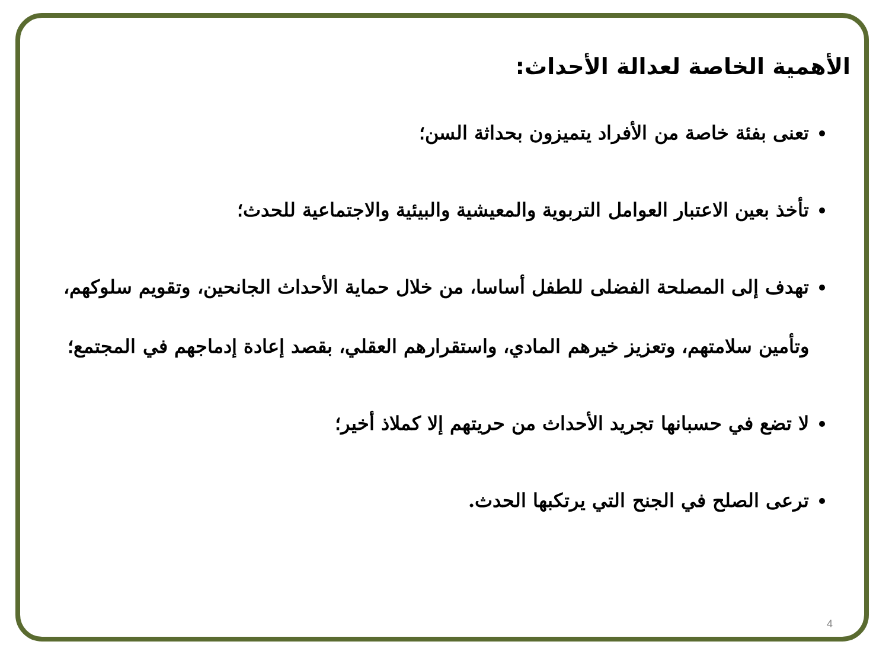الأهمية الخاصة لعدالة الأحداث:
تعنى بفئة خاصة من الأفراد يتميزون بحداثة السن؛
تأخذ بعين الاعتبار العوامل التربوية والمعيشية والبيئية والاجتماعية للحدث؛
تهدف إلى المصلحة الفضلى للطفل أساسا، من خلال حماية الأحداث الجانحين، وتقويم سلوكهم، وتأمين سلامتهم، وتعزيز خيرهم المادي، واستقرارهم العقلي، بقصد إعادة إدماجهم في المجتمع؛
لا تضع في حسبانها تجريد الأحداث من حريتهم إلا كملاذ أخير؛
ترعى الصلح في الجنح التي يرتكبها الحدث.
4